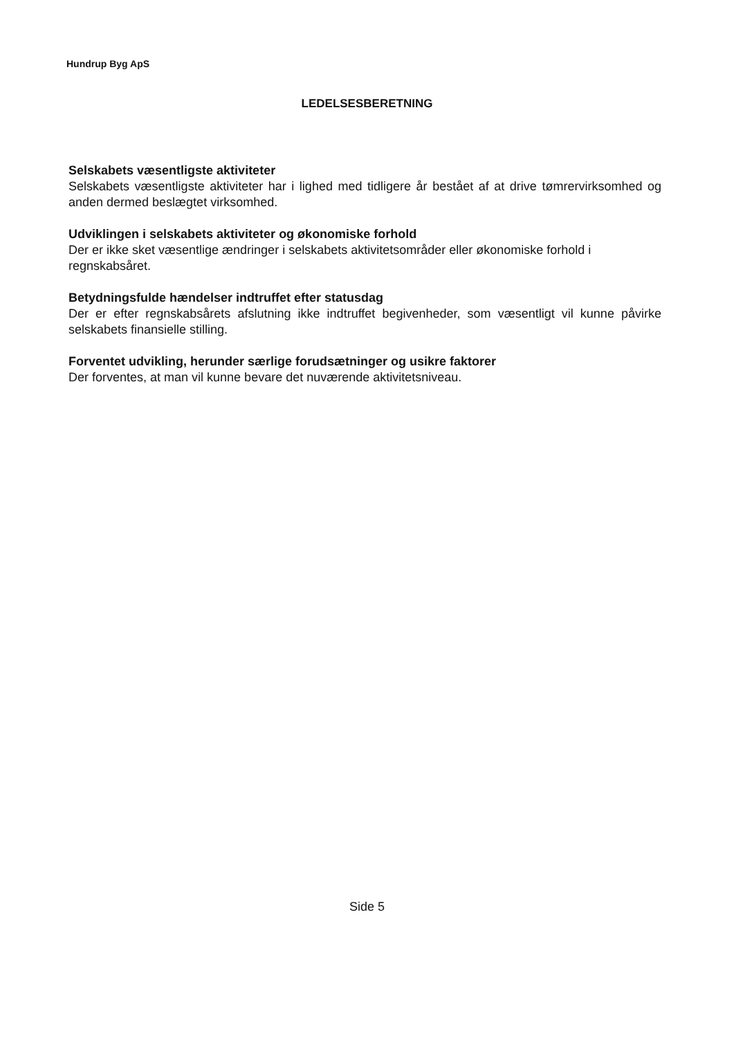Hundrup Byg ApS
LEDELSESBERETNING
Selskabets væsentligste aktiviteter
Selskabets væsentligste aktiviteter har i lighed med tidligere år bestået af at drive tømrervirksomhed og anden dermed beslægtet virksomhed.
Udviklingen i selskabets aktiviteter og økonomiske forhold
Der er ikke sket væsentlige ændringer i selskabets aktivitetsområder eller økonomiske forhold i regnskabsåret.
Betydningsfulde hændelser indtruffet efter statusdag
Der er efter regnskabsårets afslutning ikke indtruffet begivenheder, som væsentligt vil kunne påvirke selskabets finansielle stilling.
Forventet udvikling, herunder særlige forudsætninger og usikre faktorer
Der forventes, at man vil kunne bevare det nuværende aktivitetsniveau.
Side 5